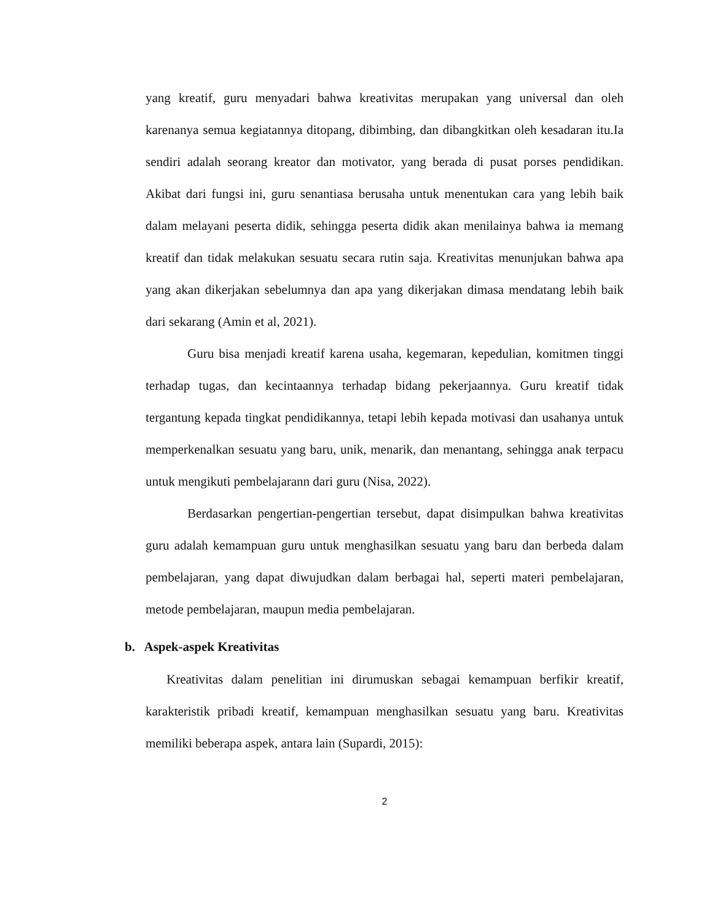yang kreatif, guru menyadari bahwa kreativitas merupakan yang universal dan oleh karenanya semua kegiatannya ditopang, dibimbing, dan dibangkitkan oleh kesadaran itu.Ia sendiri adalah seorang kreator dan motivator, yang berada di pusat porses pendidikan. Akibat dari fungsi ini, guru senantiasa berusaha untuk menentukan cara yang lebih baik dalam melayani peserta didik, sehingga peserta didik akan menilainya bahwa ia memang kreatif dan tidak melakukan sesuatu secara rutin saja. Kreativitas menunjukan bahwa apa yang akan dikerjakan sebelumnya dan apa yang dikerjakan dimasa mendatang lebih baik dari sekarang (Amin et al, 2021).
Guru bisa menjadi kreatif karena usaha, kegemaran, kepedulian, komitmen tinggi terhadap tugas, dan kecintaannya terhadap bidang pekerjaannya. Guru kreatif tidak tergantung kepada tingkat pendidikannya, tetapi lebih kepada motivasi dan usahanya untuk memperkenalkan sesuatu yang baru, unik, menarik, dan menantang, sehingga anak terpacu untuk mengikuti pembelajarann dari guru (Nisa, 2022).
Berdasarkan pengertian-pengertian tersebut, dapat disimpulkan bahwa kreativitas guru adalah kemampuan guru untuk menghasilkan sesuatu yang baru dan berbeda dalam pembelajaran, yang dapat diwujudkan dalam berbagai hal, seperti materi pembelajaran, metode pembelajaran, maupun media pembelajaran.
b. Aspek-aspek Kreativitas
Kreativitas dalam penelitian ini dirumuskan sebagai kemampuan berfikir kreatif, karakteristik pribadi kreatif, kemampuan menghasilkan sesuatu yang baru. Kreativitas memiliki beberapa aspek, antara lain (Supardi, 2015):
2